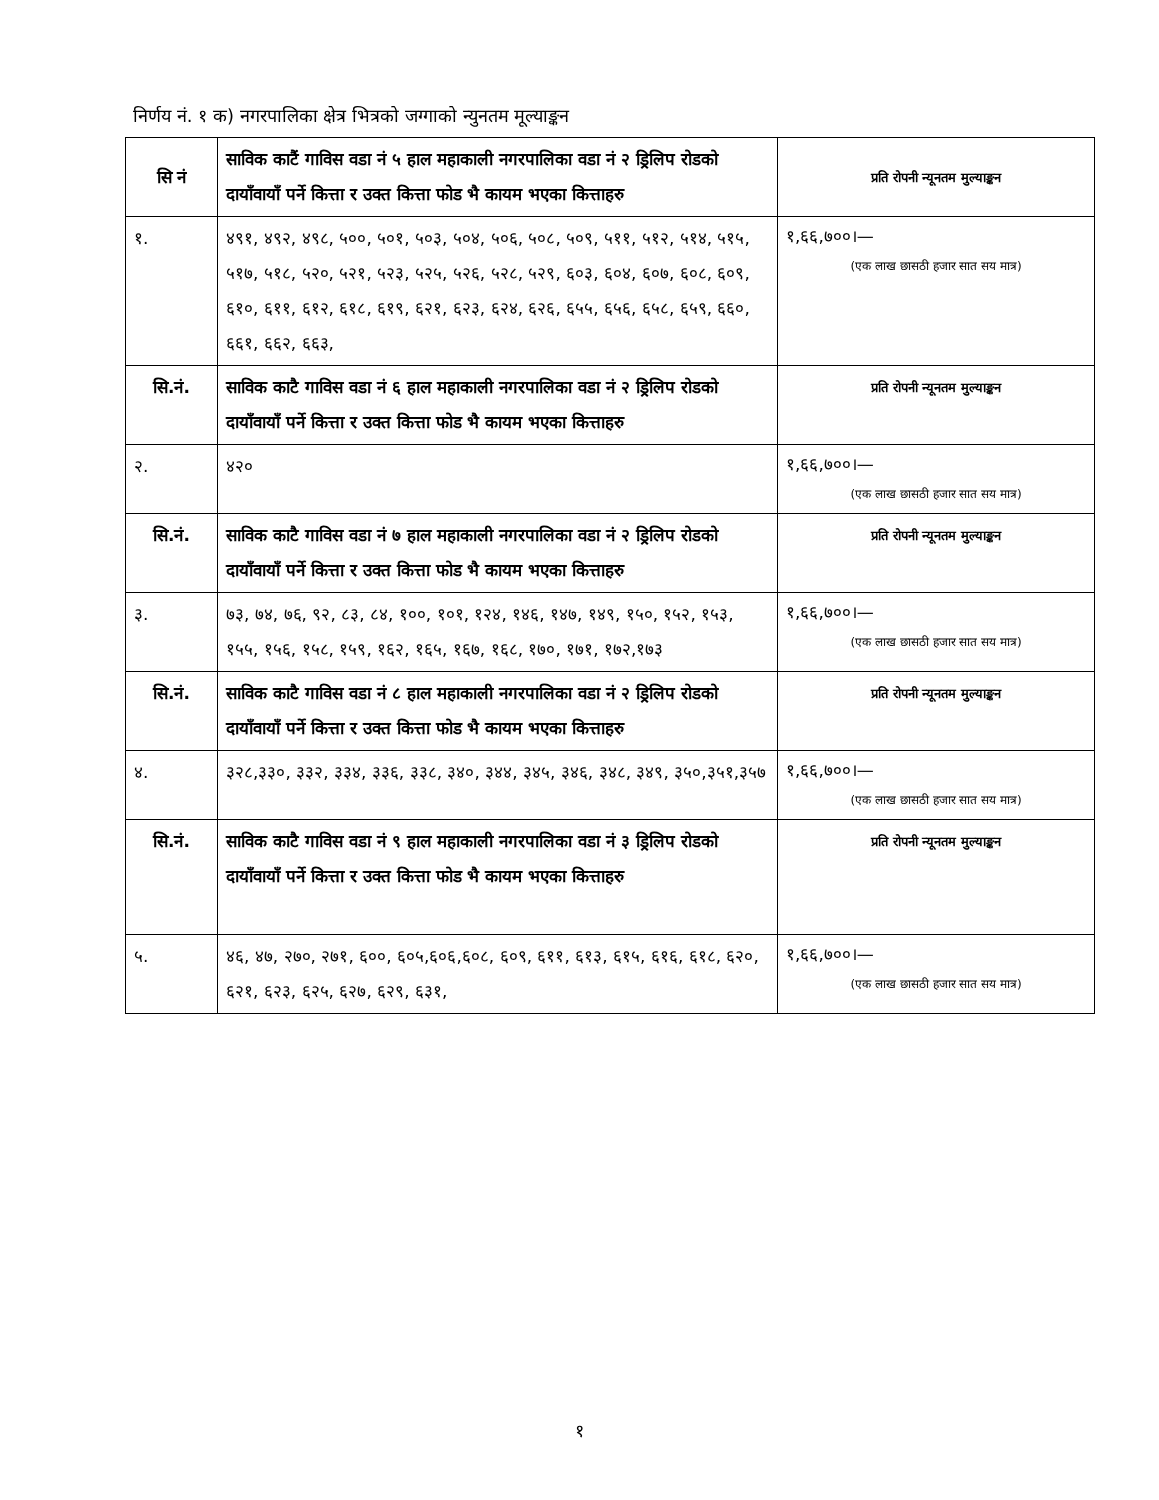निर्णय नं. १ क) नगरपालिका क्षेत्र भित्रको जग्गाको न्युनतम मूल्याङ्कन
| सि नं | साविक काटैं गाविस वडा नं ५ हाल महाकाली नगरपालिका वडा नं २ ड्रिलिप रोडको दायाँवायाँ पर्ने कित्ता र उक्त कित्ता फोड भै कायम भएका कित्ताहरु | प्रति रोपनी न्यूनतम मुल्याङ्कन |
| --- | --- | --- |
| १. | ४९१, ४९२, ४९८, ५००, ५०१, ५०३, ५०४, ५०६, ५०८, ५०९, ५११, ५१२, ५१४, ५१५, ५१७, ५१८, ५२०, ५२१, ५२३, ५२५, ५२६, ५२८, ५२९, ६०३, ६०४, ६०७, ६०८, ६०९, ६१०, ६११, ६१२, ६१८, ६१९, ६२१, ६२३, ६२४, ६२६, ६५५, ६५६, ६५८, ६५९, ६६०, ६६१, ६६२, ६६३, | १,६६,७००।— (एक लाख छासठी हजार सात सय मात्र) |
| सि.नं. | साविक काटै गाविस वडा नं ६ हाल महाकाली नगरपालिका वडा नं २ ड्रिलिप रोडको दायाँवायाँ पर्ने कित्ता र उक्त कित्ता फोड भै कायम भएका कित्ताहरु | प्रति रोपनी न्यूनतम मुल्याङ्कन |
| २. | ४२० | १,६६,७००।— (एक लाख छासठी हजार सात सय मात्र) |
| सि.नं. | साविक काटै गाविस वडा नं ७ हाल महाकाली नगरपालिका वडा नं २ ड्रिलिप रोडको दायाँवायाँ पर्ने कित्ता र उक्त कित्ता फोड भै कायम भएका कित्ताहरु | प्रति रोपनी न्यूनतम मुल्याङ्कन |
| ३. | ७३, ७४, ७६, ९२, ८३, ८४, १००, १०१, १२४, १४६, १४७, १४९, १५०, १५२, १५३, १५५, १५६, १५८, १५९, १६२, १६५, १६७, १६८, १७०, १७१, १७२,१७३ | १,६६,७००।— (एक लाख छासठी हजार सात सय मात्र) |
| सि.नं. | साविक काटै गाविस वडा नं ८ हाल महाकाली नगरपालिका वडा नं २ ड्रिलिप रोडको दायाँवायाँ पर्ने कित्ता र उक्त कित्ता फोड भै कायम भएका कित्ताहरु | प्रति रोपनी न्यूनतम मुल्याङ्कन |
| ४. | ३२८,३३०, ३३२, ३३४, ३३६, ३३८, ३४०, ३४४, ३४५, ३४६, ३४८, ३४९, ३५०,३५१,३५७ | १,६६,७००।— (एक लाख छासठी हजार सात सय मात्र) |
| सि.नं. | साविक काटै गाविस वडा नं ९ हाल महाकाली नगरपालिका वडा नं ३ ड्रिलिप रोडको दायाँवायाँ पर्ने कित्ता र उक्त कित्ता फोड भै कायम भएका कित्ताहरु | प्रति रोपनी न्यूनतम मुल्याङ्कन |
| ५. | ४६, ४७, २७०, २७१, ६००, ६०५,६०६,६०८, ६०९, ६११, ६१३, ६१५, ६१६, ६१८, ६२०, ६२१, ६२३, ६२५, ६२७, ६२९, ६३१, | १,६६,७००।— (एक लाख छासठी हजार सात सय मात्र) |
१